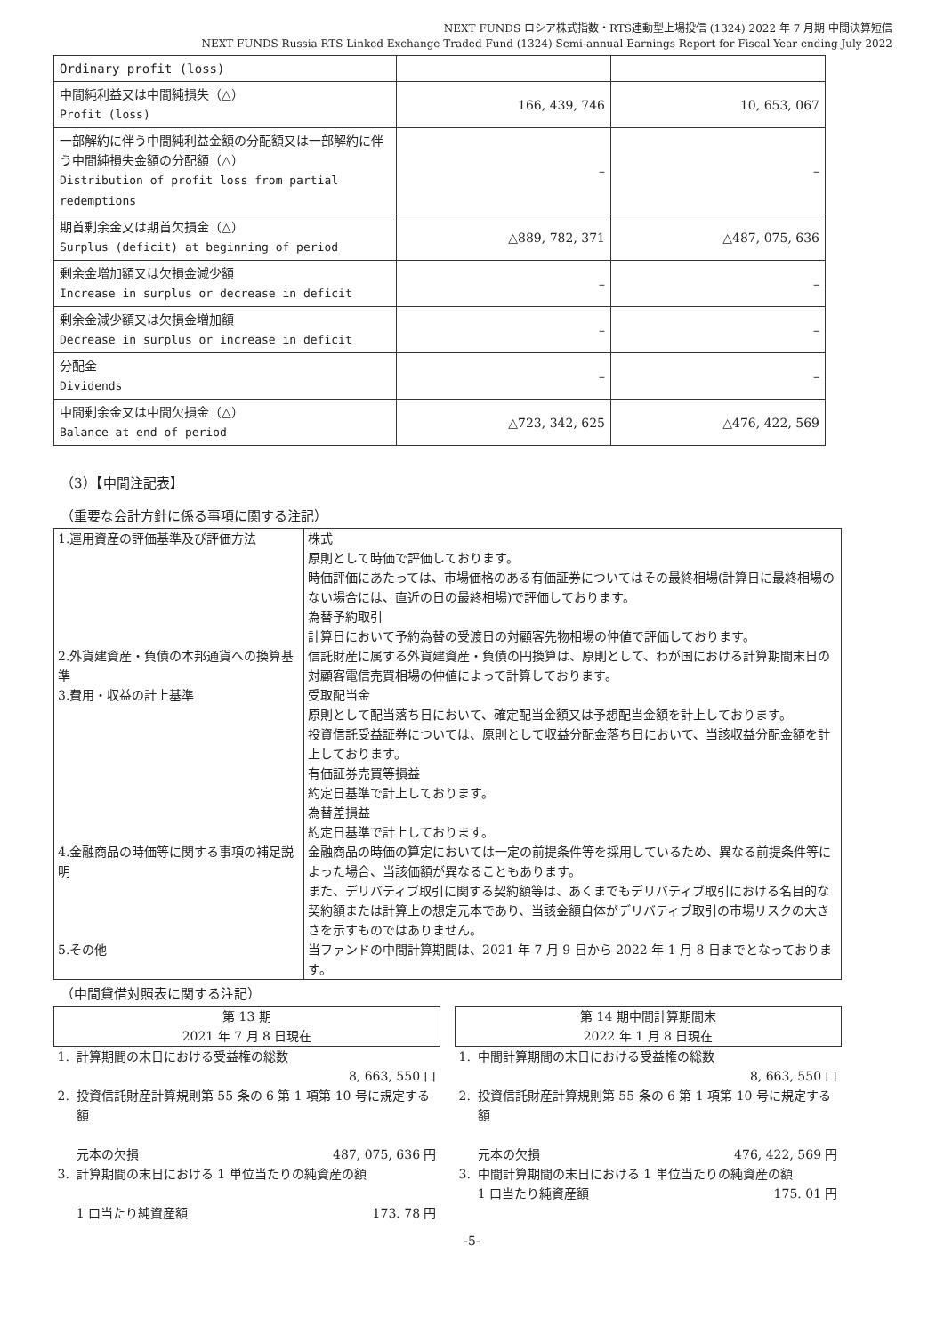NEXT FUNDS ロシア株式指数・RTS連動型上場投信 (1324) 2022 年 7 月期 中間決算短信
NEXT FUNDS Russia RTS Linked Exchange Traded Fund (1324) Semi-annual Earnings Report for Fiscal Year ending July 2022
| Ordinary profit (loss) | | |
| 中間純利益又は中間純損失（△） Profit (loss) | 166, 439, 746 | 10, 653, 067 |
| 一部解約に伴う中間純利益金額の分配額又は一部解約に伴う中間純損失金額の分配額（△） Distribution of profit loss from partial redemptions | – | – |
| 期首剰余金又は期首欠損金（△） Surplus (deficit) at beginning of period | △889, 782, 371 | △487, 075, 636 |
| 剰余金増加額又は欠損金減少額 Increase in surplus or decrease in deficit | – | – |
| 剰余金減少額又は欠損金増加額 Decrease in surplus or increase in deficit | – | – |
| 分配金 Dividends | – | – |
| 中間剰余金又は中間欠損金（△） Balance at end of period | △723, 342, 625 | △476, 422, 569 |
（3）【中間注記表】
（重要な会計方針に係る事項に関する注記）
| 1.運用資産の評価基準及び評価方法 | 株式 原則として時価で評価しております。 時価評価にあたっては、市場価格のある有価証券についてはその最終相場(計算日に最終相場のない場合には、直近の日の最終相場)で評価しております。 為替予約取引 計算日において予約為替の受渡日の対顧客先物相場の仲値で評価しております。 |
| 2.外貨建資産・負債の本邦通貨への換算基準 | 信託財産に属する外貨建資産・負債の円換算は、原則として、わが国における計算期間末日の対顧客電信売買相場の仲値によって計算しております。 |
| 3.費用・収益の計上基準 | 受取配当金 原則として配当落ち日において、確定配当金額又は予想配当金額を計上しております。 投資信託受益証券については、原則として収益分配金落ち日において、当該収益分配金額を計上しております。 有価証券売買等損益 約定日基準で計上しております。 為替差損益 約定日基準で計上しております。 |
| 4.金融商品の時価等に関する事項の補足説明 | 金融商品の時価の算定においては一定の前提条件等を採用しているため、異なる前提条件等によった場合、当該価額が異なることもあります。 また、デリバティブ取引に関する契約額等は、あくまでもデリバティブ取引における名目的な契約額または計算上の想定元本であり、当該金額自体がデリバティブ取引の市場リスクの大きさを示すものではありません。 |
| 5.その他 | 当ファンドの中間計算期間は、2021 年 7 月 9 日から 2022 年 1 月 8 日までとなっております。 |
（中間貸借対照表に関する注記）
| 第 13 期 2021 年 7 月 8 日現在 | | | 第 14 期中間計算期間末 2022 年 1 月 8 日現在 | |
| 1. | 計算期間の末日における受益権の総数 8, 663, 550 口 | | 1. | 中間計算期間の末日における受益権の総数 8, 663, 550 口 |
| 2. | 投資信託財産計算規則第 55 条の 6 第 1 項第 10 号に規定する額 元本の欠損 487, 075, 636 円 | | 2. | 投資信託財産計算規則第 55 条の 6 第 1 項第 10 号に規定する額 元本の欠損 476, 422, 569 円 |
| 3. | 計算期間の末日における 1 単位当たりの純資産の額 1 口当たり純資産額 173. 78 円 | | 3. | 中間計算期間の末日における 1 単位当たりの純資産の額 1 口当たり純資産額 175. 01 円 |
-5-